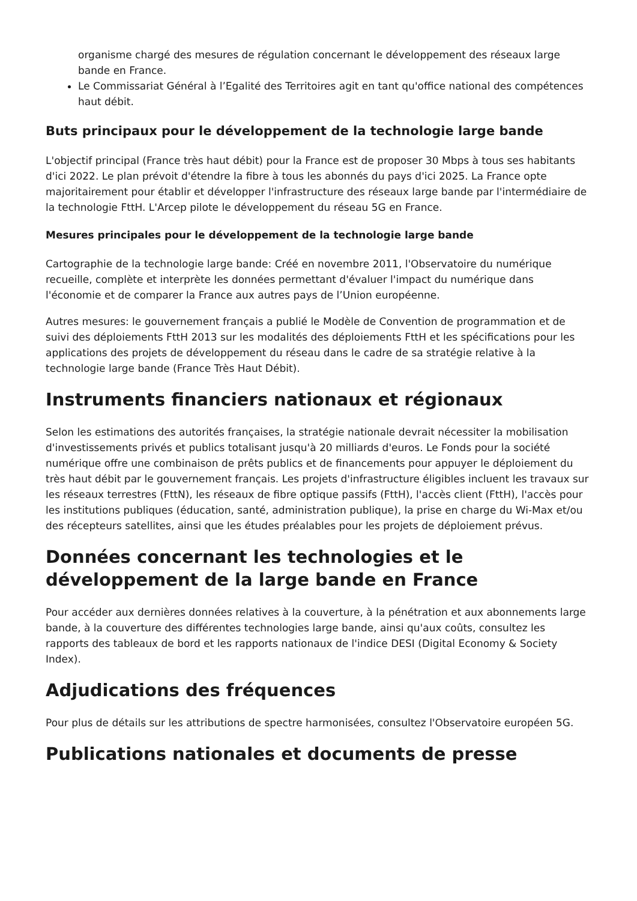organisme chargé des mesures de régulation concernant le développement des réseaux large bande en France.
Le Commissariat Général à l’Egalité des Territoires agit en tant qu'office national des compétences haut débit.
Buts principaux pour le développement de la technologie large bande
L'objectif principal (France très haut débit) pour la France est de proposer 30 Mbps à tous ses habitants d'ici 2022. Le plan prévoit d'étendre la fibre à tous les abonnés du pays d'ici 2025. La France opte majoritairement pour établir et développer l'infrastructure des réseaux large bande par l'intermédiaire de la technologie FttH. L'Arcep pilote le développement du réseau 5G en France.
Mesures principales pour le développement de la technologie large bande
Cartographie de la technologie large bande: Créé en novembre 2011, l'Observatoire du numérique recueille, complète et interprète les données permettant d'évaluer l'impact du numérique dans l'économie et de comparer la France aux autres pays de l’Union européenne.
Autres mesures: le gouvernement français a publié le Modèle de Convention de programmation et de suivi des déploiements FttH 2013 sur les modalités des déploiements FttH et les spécifications pour les applications des projets de développement du réseau dans le cadre de sa stratégie relative à la technologie large bande (France Très Haut Débit).
Instruments financiers nationaux et régionaux
Selon les estimations des autorités françaises, la stratégie nationale devrait nécessiter la mobilisation d'investissements privés et publics totalisant jusqu'à 20 milliards d'euros. Le Fonds pour la société numérique offre une combinaison de prêts publics et de financements pour appuyer le déploiement du très haut débit par le gouvernement français. Les projets d'infrastructure éligibles incluent les travaux sur les réseaux terrestres (FttN), les réseaux de fibre optique passifs (FttH), l'accès client (FttH), l'accès pour les institutions publiques (éducation, santé, administration publique), la prise en charge du Wi-Max et/ou des récepteurs satellites, ainsi que les études préalables pour les projets de déploiement prévus.
Données concernant les technologies et le développement de la large bande en France
Pour accéder aux dernières données relatives à la couverture, à la pénétration et aux abonnements large bande, à la couverture des différentes technologies large bande, ainsi qu'aux coûts, consultez les rapports des tableaux de bord et les rapports nationaux de l'indice DESI (Digital Economy & Society Index).
Adjudications des fréquences
Pour plus de détails sur les attributions de spectre harmonisées, consultez l'Observatoire européen 5G.
Publications nationales et documents de presse